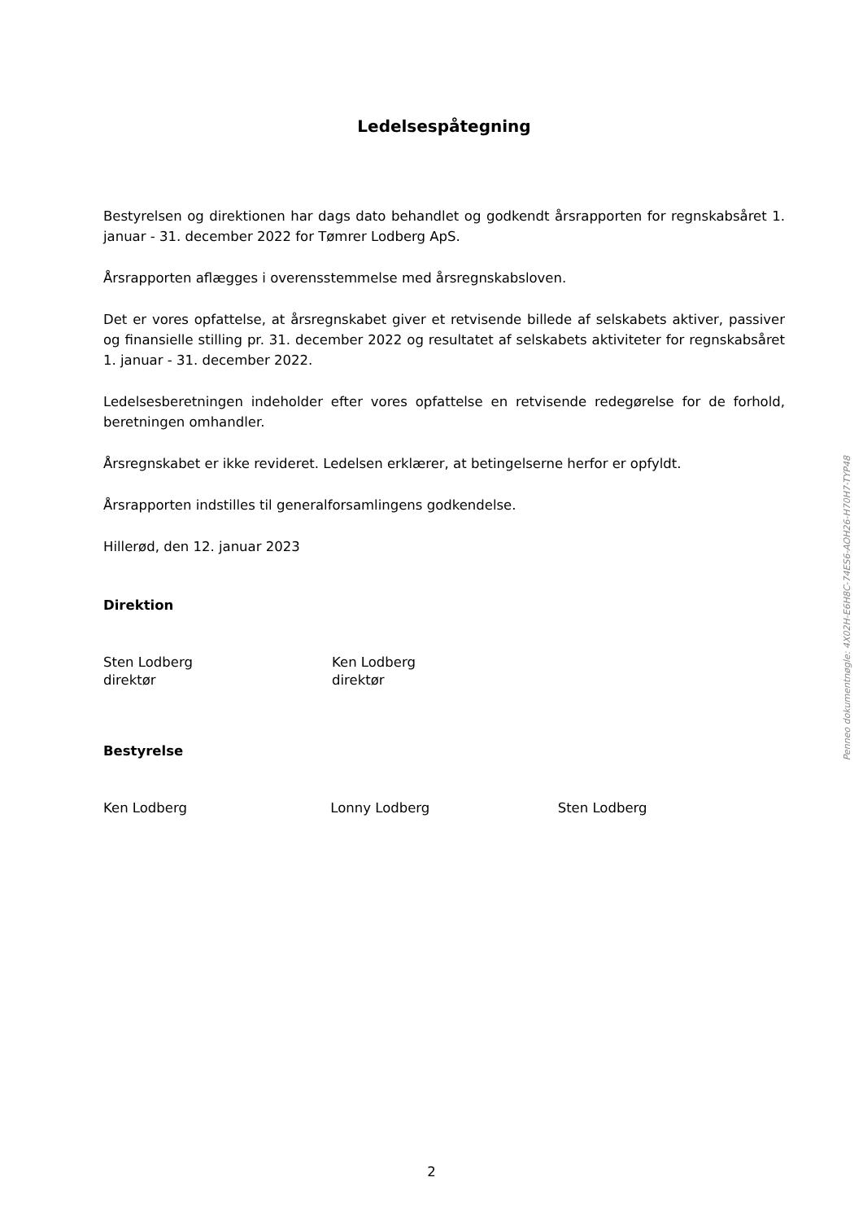Ledelsespåtegning
Bestyrelsen og direktionen har dags dato behandlet og godkendt årsrapporten for regnskabsåret 1. januar - 31. december 2022 for Tømrer Lodberg ApS.
Årsrapporten aflægges i overensstemmelse med årsregnskabsloven.
Det er vores opfattelse, at årsregnskabet giver et retvisende billede af selskabets aktiver, passiver og finansielle stilling pr. 31. december 2022 og resultatet af selskabets aktiviteter for regnskabsåret 1. januar - 31. december 2022.
Ledelsesberetningen indeholder efter vores opfattelse en retvisende redegørelse for de forhold, beretningen omhandler.
Årsregnskabet er ikke revideret. Ledelsen erklærer, at betingelserne herfor er opfyldt.
Årsrapporten indstilles til generalforsamlingens godkendelse.
Hillerød, den 12. januar 2023
Direktion
Sten Lodberg
direktør
Ken Lodberg
direktør
Bestyrelse
Ken Lodberg Lonny Lodberg Sten Lodberg
Penneo dokumentnøgle: 4X02H-E6H8C-74ES6-AOH26-H70H7-TYP48
2